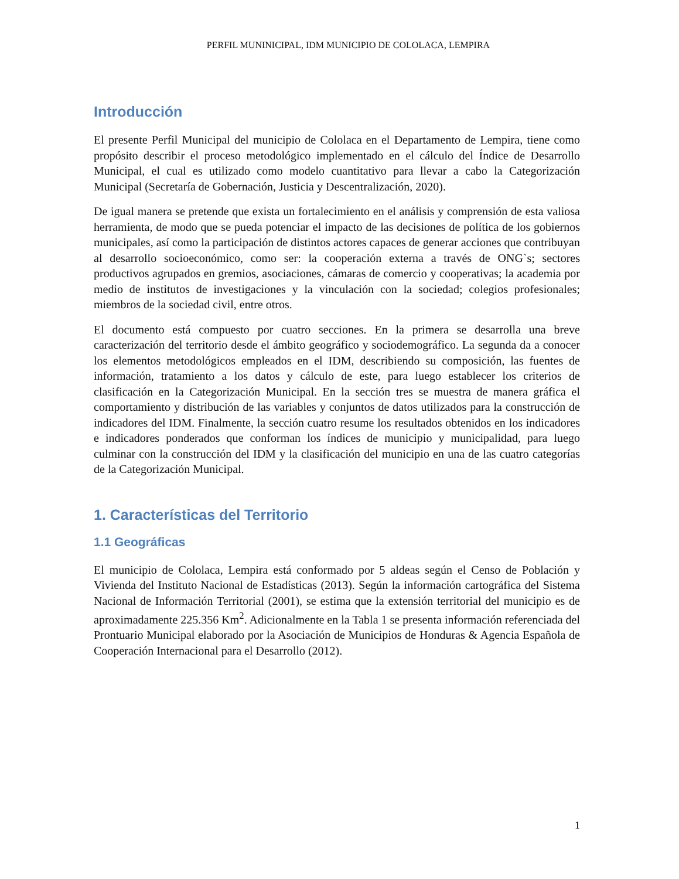PERFIL MUNINICIPAL, IDM MUNICIPIO DE COLOLACA, LEMPIRA
Introducción
El presente Perfil Municipal del municipio de Cololaca en el Departamento de Lempira, tiene como propósito describir el proceso metodológico implementado en el cálculo del Índice de Desarrollo Municipal, el cual es utilizado como modelo cuantitativo para llevar a cabo la Categorización Municipal (Secretaría de Gobernación, Justicia y Descentralización, 2020).
De igual manera se pretende que exista un fortalecimiento en el análisis y comprensión de esta valiosa herramienta, de modo que se pueda potenciar el impacto de las decisiones de política de los gobiernos municipales, así como la participación de distintos actores capaces de generar acciones que contribuyan al desarrollo socioeconómico, como ser: la cooperación externa a través de ONG`s; sectores productivos agrupados en gremios, asociaciones, cámaras de comercio y cooperativas; la academia por medio de institutos de investigaciones y la vinculación con la sociedad; colegios profesionales; miembros de la sociedad civil, entre otros.
El documento está compuesto por cuatro secciones. En la primera se desarrolla una breve caracterización del territorio desde el ámbito geográfico y sociodemográfico. La segunda da a conocer los elementos metodológicos empleados en el IDM, describiendo su composición, las fuentes de información, tratamiento a los datos y cálculo de este, para luego establecer los criterios de clasificación en la Categorización Municipal. En la sección tres se muestra de manera gráfica el comportamiento y distribución de las variables y conjuntos de datos utilizados para la construcción de indicadores del IDM. Finalmente, la sección cuatro resume los resultados obtenidos en los indicadores e indicadores ponderados que conforman los índices de municipio y municipalidad, para luego culminar con la construcción del IDM y la clasificación del municipio en una de las cuatro categorías de la Categorización Municipal.
1. Características del Territorio
1.1 Geográficas
El municipio de Cololaca, Lempira está conformado por 5 aldeas según el Censo de Población y Vivienda del Instituto Nacional de Estadísticas (2013). Según la información cartográfica del Sistema Nacional de Información Territorial (2001), se estima que la extensión territorial del municipio es de aproximadamente 225.356 Km<sup>2</sup>. Adicionalmente en la Tabla 1 se presenta información referenciada del Prontuario Municipal elaborado por la Asociación de Municipios de Honduras & Agencia Española de Cooperación Internacional para el Desarrollo (2012).
1